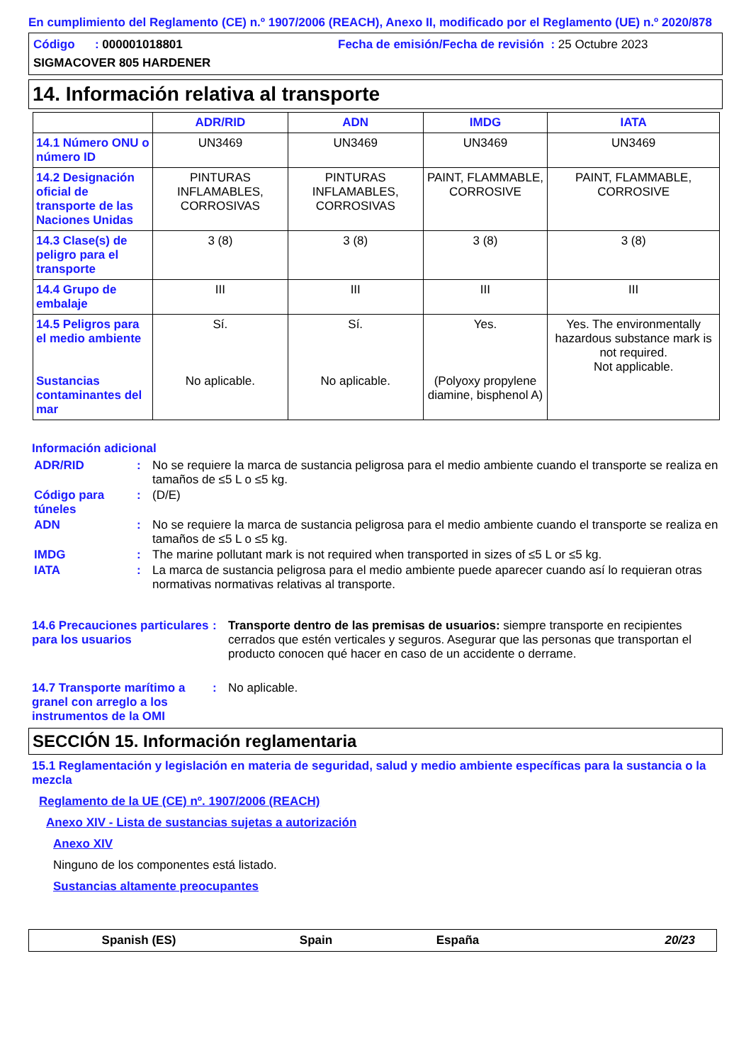En cumplimiento del Reglamento (CE) n.º 1907/2006 (REACH), Anexo II, modificado por el Reglamento (UE) n.º 2020/878
Código : 000001018801
Fecha de emisión/Fecha de revisión : 25 Octubre 2023
SIGMACOVER 805 HARDENER
14. Información relativa al transporte
| | ADR/RID | ADN | IMDG | IATA |
| --- | --- | --- | --- | --- |
| 14.1 Número ONU o número ID | UN3469 | UN3469 | UN3469 | UN3469 |
| 14.2 Designación oficial de transporte de las Naciones Unidas | PINTURAS INFLAMABLES, CORROSIVAS | PINTURAS INFLAMABLES, CORROSIVAS | PAINT, FLAMMABLE, CORROSIVE | PAINT, FLAMMABLE, CORROSIVE |
| 14.3 Clase(s) de peligro para el transporte | 3 (8) | 3 (8) | 3 (8) | 3 (8) |
| 14.4 Grupo de embalaje | III | III | III | III |
| 14.5 Peligros para el medio ambiente Sustancias contaminantes del mar | Sí. No aplicable. | Sí. No aplicable. | Yes. (Polyoxy propylene diamine, bisphenol A) | Yes. The environmentally hazardous substance mark is not required. Not applicable. |
Información adicional
ADR/RID : No se requiere la marca de sustancia peligrosa para el medio ambiente cuando el transporte se realiza en tamaños de ≤5 L o ≤5 kg.
Código para túneles
: (D/E)
ADN : No se requiere la marca de sustancia peligrosa para el medio ambiente cuando el transporte se realiza en tamaños de ≤5 L o ≤5 kg.
IMDG : The marine pollutant mark is not required when transported in sizes of ≤5 L or ≤5 kg.
IATA : La marca de sustancia peligrosa para el medio ambiente puede aparecer cuando así lo requieran otras normativas normativas relativas al transporte.
14.6 Precauciones particulares para los usuarios
: Transporte dentro de las premisas de usuarios: siempre transporte en recipientes cerrados que estén verticales y seguros. Asegurar que las personas que transportan el producto conocen qué hacer en caso de un accidente o derrame.
14.7 Transporte marítimo a granel con arreglo a los instrumentos de la OMI
: No aplicable.
SECCIÓN 15. Información reglamentaria
15.1 Reglamentación y legislación en materia de seguridad, salud y medio ambiente específicas para la sustancia o la mezcla
Reglamento de la UE (CE) nº. 1907/2006 (REACH)
Anexo XIV - Lista de sustancias sujetas a autorización
Anexo XIV
Ninguno de los componentes está listado.
Sustancias altamente preocupantes
Spanish (ES) Spain España 20/23